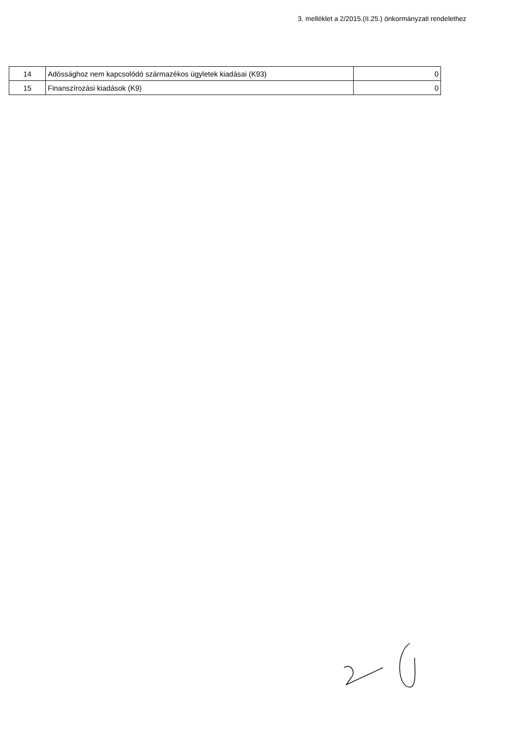3. melléklet a 2/2015.(II.25.) önkormányzati rendelethez
| 14 | Adóssághoz nem kapcsolódó származékos ügyletek kiadásai (K93) | 0 |
| 15 | Finanszírozási kiadások (K9) | 0 |